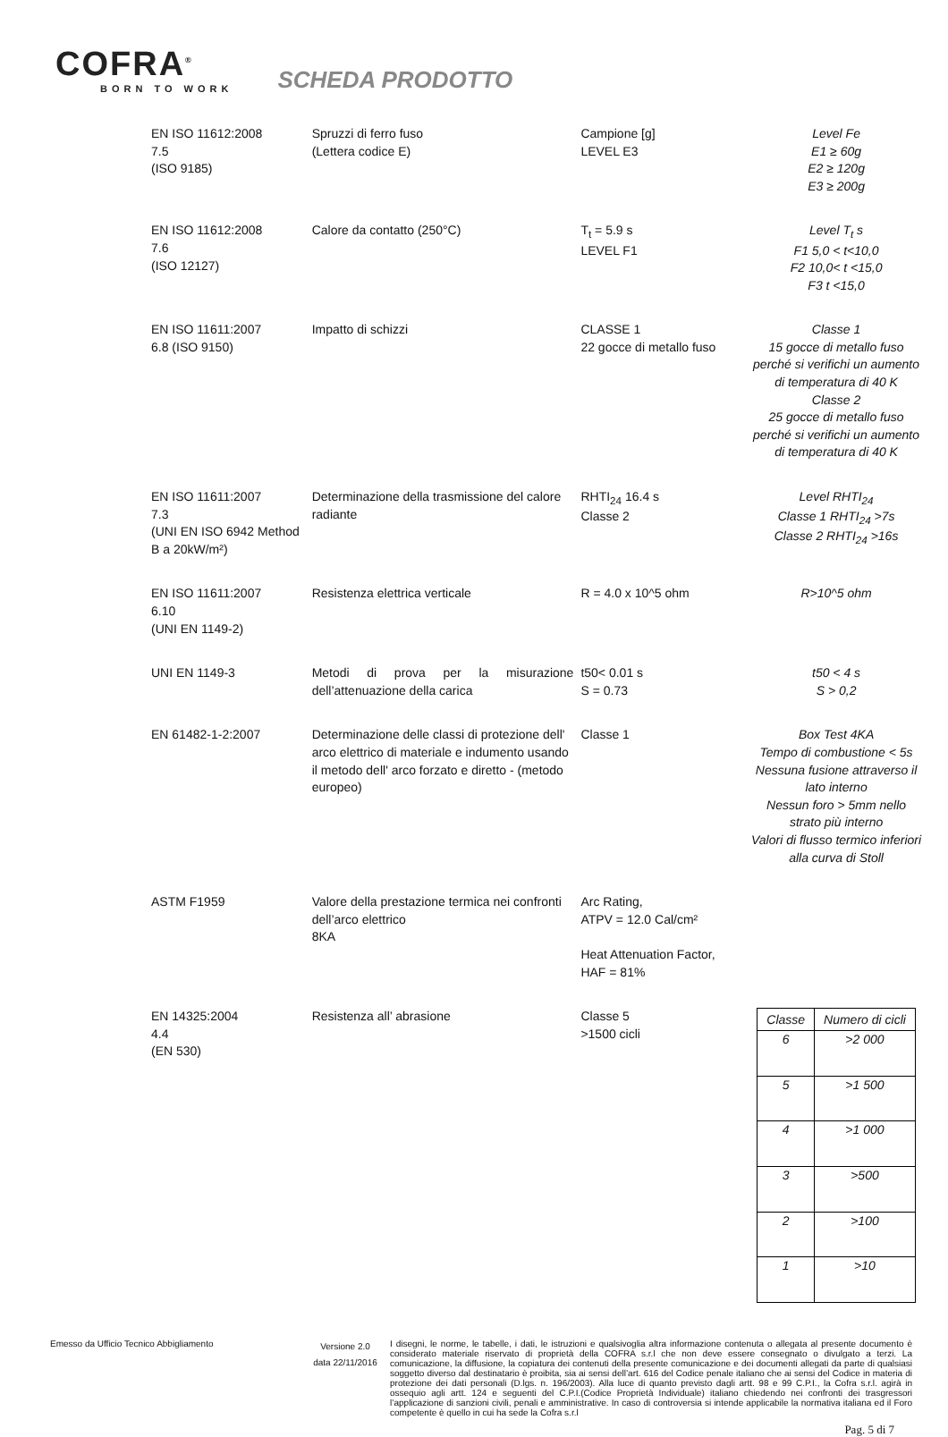COFRA<sup>®</sup>
BORN TO WORK
SCHEDA PRODOTTO
| EN ISO 11612:2008 7.5 (ISO 9185) | Spruzzi di ferro fuso (Lettera codice E) | Campione [g] LEVEL E3 | Level Fe E1 ≥ 60g E2 ≥ 120g E3 ≥ 200g |
| EN ISO 11612:2008 7.6 (ISO 12127) | Calore da contatto (250°C) | T<sub>t</sub> = 5.9 s LEVEL F1 | Level T<sub>t</sub> s F1 5,0 < t<10,0 F2 10,0< t <15,0 F3 t <15,0 |
| EN ISO 11611:2007 6.8 (ISO 9150) | Impatto di schizzi | CLASSE 1 22 gocce di metallo fuso | Classe 1 15 gocce di metallo fuso perché si verifichi un aumento di temperatura di 40 K Classe 2 25 gocce di metallo fuso perché si verifichi un aumento di temperatura di 40 K |
| EN ISO 11611:2007 7.3 (UNI EN ISO 6942 Method B a 20kW/m²) | Determinazione della trasmissione del calore radiante | RHTI<sub>24</sub> 16.4 s Classe 2 | Level RHTI<sub>24</sub> Classe 1 RHTI<sub>24</sub> >7s Classe 2 RHTI<sub>24</sub> >16s |
| EN ISO 11611:2007 6.10 (UNI EN 1149-2) | Resistenza elettrica verticale | R = 4.0 x 10^5 ohm | R>10^5 ohm |
| UNI EN 1149-3 | Metodi di prova per la misurazione dell’attenuazione della carica | t50< 0.01 s S = 0.73 | t50 < 4 s S > 0,2 |
| EN 61482-1-2:2007 | Determinazione delle classi di protezione dell' arco elettrico di materiale e indumento usando il metodo dell' arco forzato e diretto - (metodo europeo) | Classe 1 | Box Test 4KA Tempo di combustione < 5s Nessuna fusione attraverso il lato interno Nessun foro > 5mm nello strato più interno Valori di flusso termico inferiori alla curva di Stoll |
| ASTM F1959 | Valore della prestazione termica nei confronti dell’arco elettrico 8KA | Arc Rating, ATPV = 12.0 Cal/cm² Heat Attenuation Factor, HAF = 81% | |
| EN 14325:2004 4.4 (EN 530) | Resistenza all’ abrasione | Classe 5 >1500 cicli | / Classe / Numero di cicli / / --- / --- / / 6 / >2 000 / / 5 / >1 500 / / 4 / >1 000 / / 3 / >500 / / 2 / >100 / / 1 / >10 / |
Emesso da Ufficio Tecnico Abbigliamento
Versione 2.0
data 22/11/2016
I disegni, le norme, le tabelle, i dati, le istruzioni e qualsivoglia altra informazione contenuta o allegata al presente documento è considerato materiale riservato di proprietà della COFRA s.r.l che non deve essere consegnato o divulgato a terzi. La comunicazione, la diffusione, la copiatura dei contenuti della presente comunicazione e dei documenti allegati da parte di qualsiasi soggetto diverso dal destinatario è proibita, sia ai sensi dell’art. 616 del Codice penale italiano che ai sensi del Codice in materia di protezione dei dati personali (D.lgs. n. 196/2003). Alla luce di quanto previsto dagli artt. 98 e 99 C.P.I., la Cofra s.r.l. agirà in ossequio agli artt. 124 e seguenti del C.P.I.(Codice Proprietà Individuale) italiano chiedendo nei confronti dei trasgressori l’applicazione di sanzioni civili, penali e amministrative. In caso di controversia si intende applicabile la normativa italiana ed il Foro competente è quello in cui ha sede la Cofra s.r.l
Pag. 5 di 7